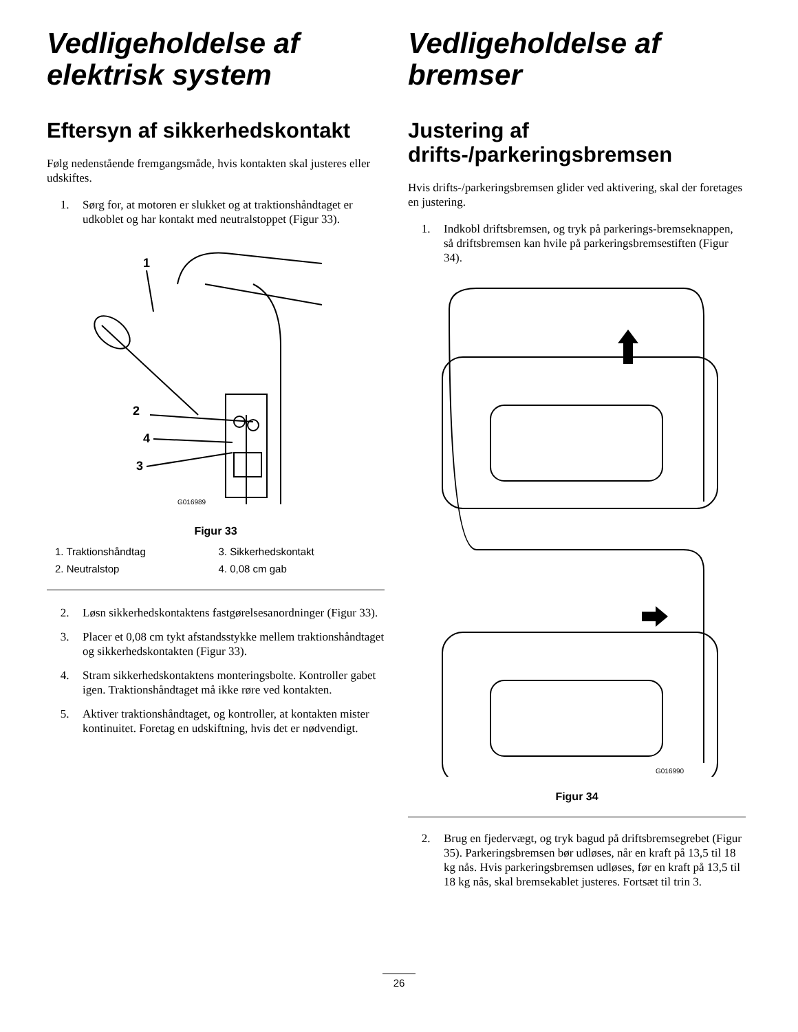Vedligeholdelse af elektrisk system
Eftersyn af sikkerhedskontakt
Følg nedenstående fremgangsmåde, hvis kontakten skal justeres eller udskiftes.
1. Sørg for, at motoren er slukket og at traktionshåndtaget er udkoblet og har kontakt med neutralstoppet (Figur 33).
1
2
3
4
G016989
Figur 33
1. Traktionshåndtag 3. Sikkerhedskontakt 2. Neutralstop 4. 0,08 cm gab
2. Løsn sikkerhedskontaktens fastgørelsesanordninger (Figur 33).
3. Placer et 0,08 cm tykt afstandsstykke mellem traktionshåndtaget og sikkerhedskontakten (Figur 33).
4. Stram sikkerhedskontaktens monteringsbolte. Kontroller gabet igen. Traktionshåndtaget må ikke røre ved kontakten.
5. Aktiver traktionshåndtaget, og kontroller, at kontakten mister kontinuitet. Foretag en udskiftning, hvis det er nødvendigt.
Vedligeholdelse af bremser
Justering af drifts-/parkeringsbremsen
Hvis drifts-/parkeringsbremsen glider ved aktivering, skal der foretages en justering.
1. Indkobl driftsbremsen, og tryk på parkerings-bremseknappen, så driftsbremsen kan hvile på parkeringsbremsestiften (Figur 34).
G016990
Figur 34
2. Brug en fjedervægt, og tryk bagud på driftsbremsegrebet (Figur 35). Parkeringsbremsen bør udløses, når en kraft på 13,5 til 18 kg nås. Hvis parkeringsbremsen udløses, før en kraft på 13,5 til 18 kg nås, skal bremsekablet justeres. Fortsæt til trin 3.
26